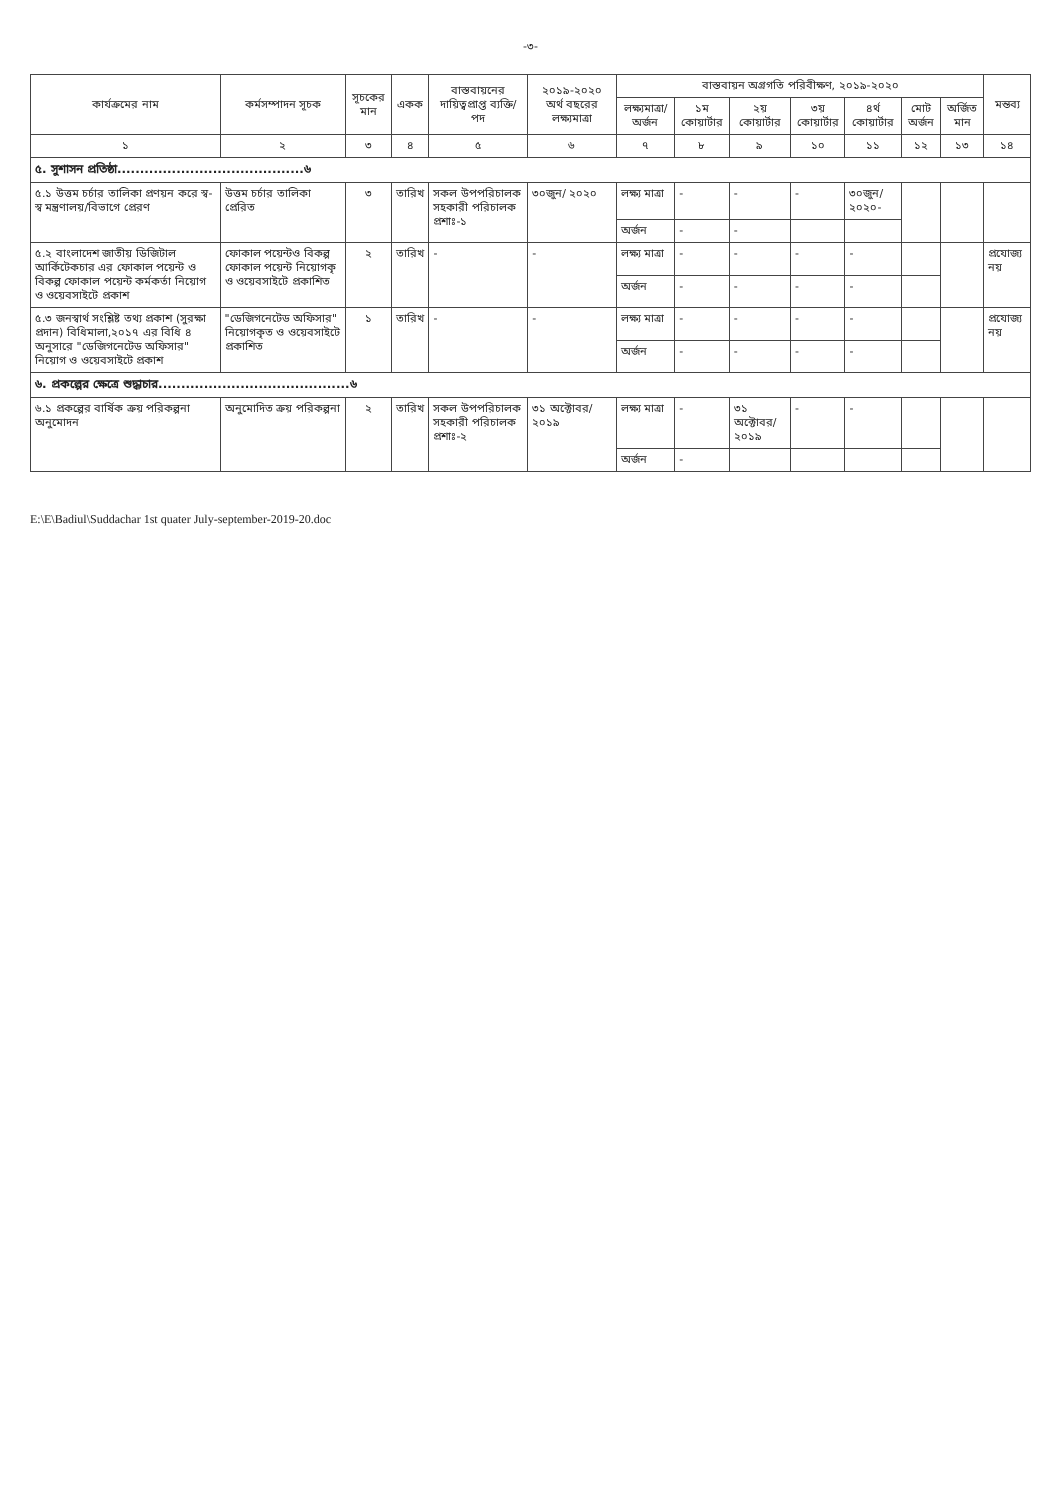-৩-
| কার্যক্রমের নাম | কর্মসম্পাদন সূচক | সূচকের মান | একক | বাস্তবায়নের দায়িত্বপ্রাপ্ত ব্যক্তি/পদ | ২০১৯-২০২০ অর্থ বছরের লক্ষ্যমাত্রা | বাস্তবায়ন অগ্রগতি পরিবীক্ষণ, ২০১৯-২০২০ | | | | | | | মন্তব্য |
| --- | --- | --- | --- | --- | --- | --- | --- | --- | --- | --- | --- | --- | --- |
| | | | | | | লক্ষ্যমাত্রা/ অর্জন | ১ম কোয়ার্টার | ২য় কোয়ার্টার | ৩য় কোয়ার্টার | ৪র্থ কোয়ার্টার | মোট অর্জন | অর্জিত মান | |
| ১ | ২ | ৩ | ৪ | ৫ | ৬ | ৭ | ৮ | ৯ | ১০ | ১১ | ১২ | ১৩ | ১৪ |
| ৫. সুশাসন প্রতিষ্ঠা.........................................৬ | | | | | | | | | | | | | |
| ৫.১ উত্তম চর্চার তালিকা প্রণয়ন করে স্ব-স্ব মন্ত্রণালয়/বিভাগে প্রেরণ | উত্তম চর্চার তালিকা প্রেরিত | ৩ | তারিখ | সকল উপপরিচালক সহকারী পরিচালক প্রশাঃ-১ | ৩০জুন/ ২০২০ | লক্ষ্য মাত্রা | - | - | - | ৩০জুন/ ২০২০- | | | |
| | | | | | | অর্জন | - | - | | | | | |
| ৫.২ বাংলাদেশ জাতীয় ডিজিটাল আর্কিটেকচার এর ফোকাল পয়েন্ট ও বিকল্প ফোকাল পয়েন্ট কর্মকর্তা নিয়োগ ও ওয়েবসাইটে প্রকাশ | ফোকাল পয়েন্টও বিকল্প ফোকাল পয়েন্ট নিয়োগকৃ ও ওয়েবসাইটে প্রকাশিত | ২ | তারিখ | - | - | লক্ষ্য মাত্রা | - | - | - | - | | | প্রযোজ্য নয় |
| | | | | | | অর্জন | - | - | - | - | | | |
| ৫.৩ জনস্বার্থ সংশ্লিষ্ট তথ্য প্রকাশ (সুরক্ষা প্রদান) বিধিমালা,২০১৭ এর বিধি ৪ অনুসারে "ডেজিগনেটেড অফিসার" নিয়োগ ও ওয়েবসাইটে প্রকাশ | "ডেজিগনেটেড অফিসার" নিয়োগকৃত ও ওয়েবসাইটে প্রকাশিত | ১ | তারিখ | - | - | লক্ষ্য মাত্রা | - | - | - | - | | | প্রযোজ্য নয় |
| | | | | | | অর্জন | - | - | - | - | | | |
| ৬. প্রকল্পের ক্ষেত্রে শুদ্ধাচার..........................................৬ | | | | | | | | | | | | | |
| ৬.১ প্রকল্পের বার্ষিক ক্রয় পরিকল্পনা অনুমোদন | অনুমোদিত ক্রয় পরিকল্পনা | ২ | তারিখ | সকল উপপরিচালক সহকারী পরিচালক প্রশাঃ-২ | ৩১ অক্টোবর/ ২০১৯ | লক্ষ্য মাত্রা | - | ৩১ অক্টোবর/ ২০১৯ | - | - | | | |
| | | | | | | অর্জন | - | | | | | | |
E:\E\Badiul\Suddachar 1st quater July-september-2019-20.doc